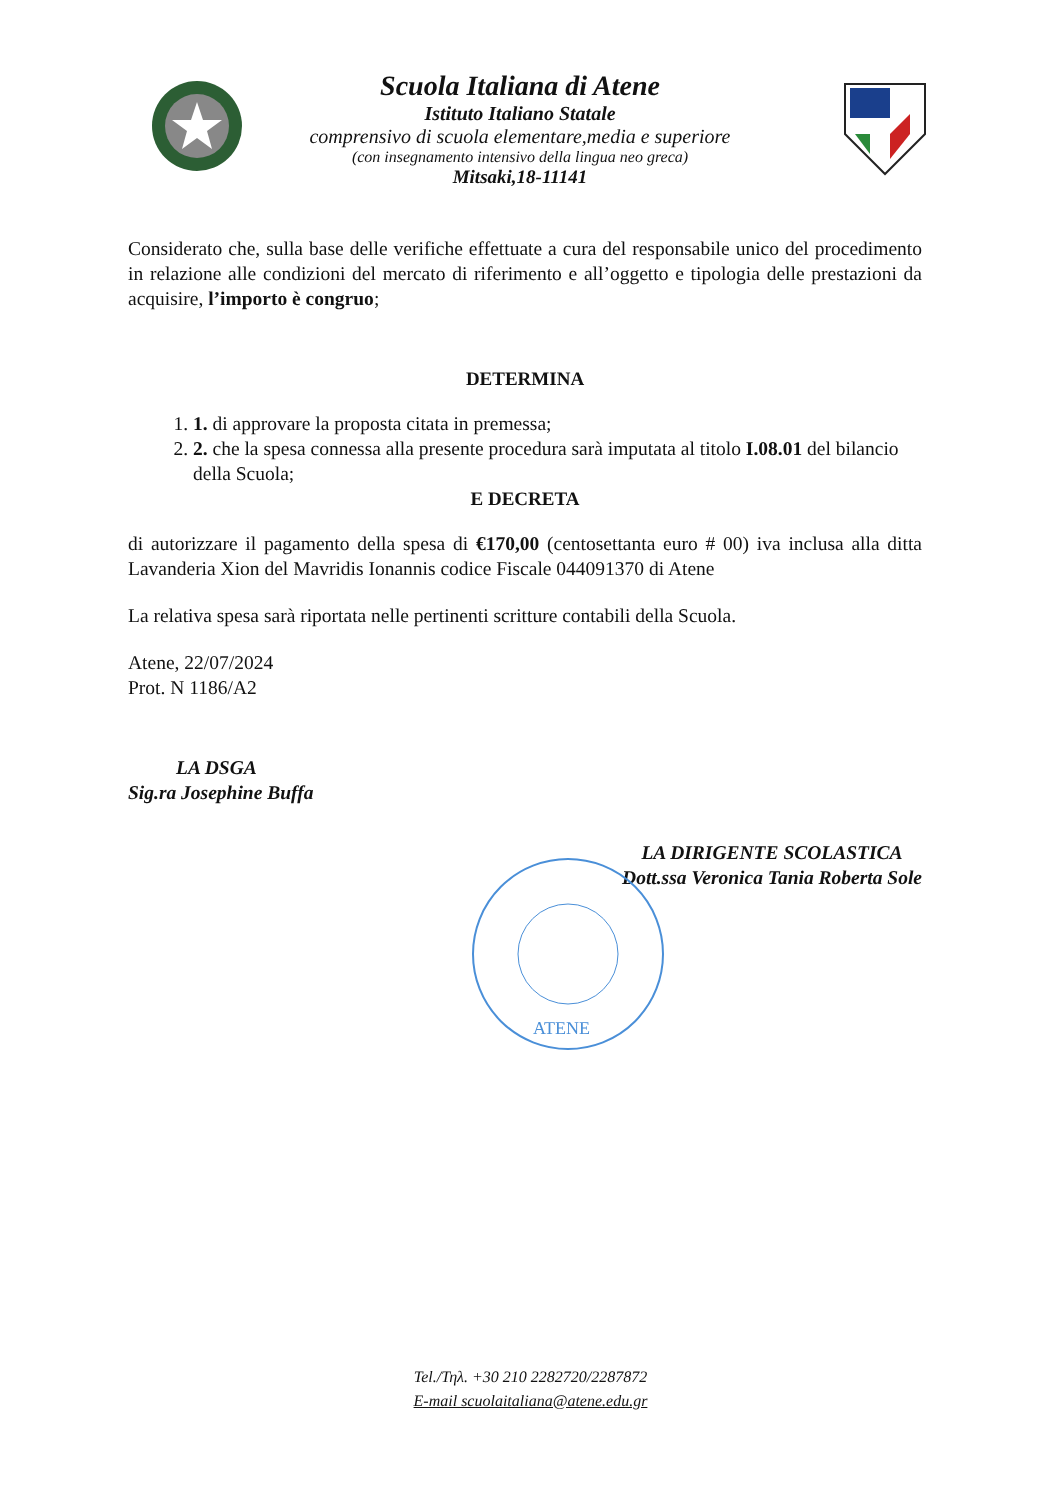Scuola Italiana di Atene
Istituto Italiano Statale
comprensivo di scuola elementare,media e superiore
(con insegnamento intensivo della lingua neo greca)
Mitsaki,18-11141
Considerato che, sulla base delle verifiche effettuate a cura del responsabile unico del procedimento in relazione alle condizioni del mercato di riferimento e all’oggetto e tipologia delle prestazioni da acquisire, l’importo è congruo;
DETERMINA
1. 1. di approvare la proposta citata in premessa;
2. 2. che la spesa connessa alla presente procedura sarà imputata al titolo I.08.01 del bilancio della Scuola;
E DECRETA
di autorizzare il pagamento della spesa di €170,00 (centosettanta euro # 00) iva inclusa alla ditta Lavanderia Xion del Mavridis Ionannis codice Fiscale 044091370 di Atene
La relativa spesa sarà riportata nelle pertinenti scritture contabili della Scuola.
Atene, 22/07/2024
Prot. N 1186/A2
LA DSGA
Sig.ra Josephine Buffa
LA DIRIGENTE SCOLASTICA
Dott.ssa Veronica Tania Roberta Sole
ATENE
Tel./Τηλ. +30 210 2282720/2287872
E-mail scuolaitaliana@atene.edu.gr